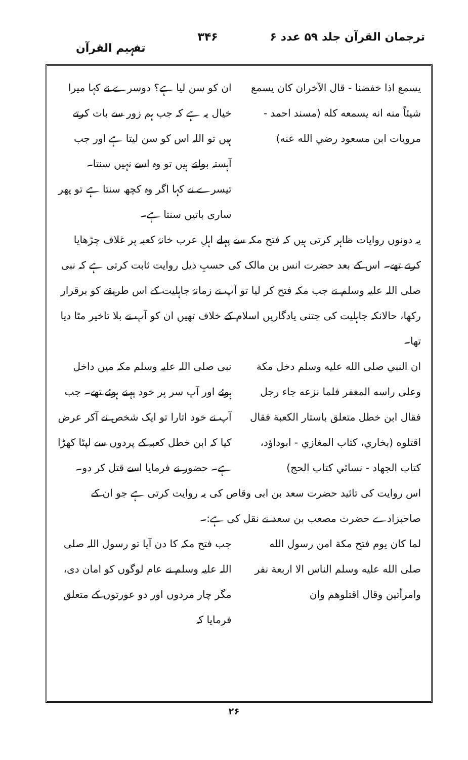ترجمان القرآن جلد ۵۹ عدد ۶ ۳۴۶ تفہیم القرآن
يسمع اذا خفضنا - قال الآخران كان يسمع شيئاً منه انه يسمعه كله (مسند احمد - مرويات ابن مسعود رضي الله عنه)
ان کو سن لیا ہے؟ دوسرے نے کہا میرا خیال یہ ہے کہ جب ہم زور سے بات کرتے ہیں تو اللہ اس کو سن لیتا ہے اور جب آہستہ بولتے ہیں تو وہ اسے نہیں سنتا۔ تیسرے نے کہا اگر وہ کچھ سنتا ہے تو پھر ساری باتیں سنتا ہے۔
یہ دونوں روایات ظاہر کرتی ہیں کہ فتح مکہ سے پہلے اہلِ عرب خانۂ کعبہ پر غلاف چڑھایا کرتے تھے۔ اس کے بعد حضرت انس بن مالک کی حسبِ ذیل روایت ثابت کرتی ہے کہ نبی صلی اللہ علیہ وسلم نے جب مکہ فتح کر لیا تو آپ نے زمانۂ جاہلیت کے اس طریقے کو برقرار رکھا، حالانکہ جاہلیت کی جتنی یادگاریں اسلام کے خلاف تھیں ان کو آپ نے بلا تاخیر مٹا دیا تھا۔
ان النبي صلى الله عليه وسلم دخل مكة وعلى راسه المغفر فلما نزعه جاء رجل فقال ابن خطل متعلق باستار الكعبة فقال اقتلوه (بخاري، كتاب المغازي - ابوداؤد، كتاب الجهاد - نسائي كتاب الحج)
نبی صلی اللہ علیہ وسلم مکہ میں داخل ہوئے اور آپ سر پر خود پہنے ہوئے تھے۔ جب آپ نے خود اتارا تو ایک شخص نے آکر عرض کیا کہ ابن خطل کعبہ کے پردوں سے لپٹا کھڑا ہے۔ حضور نے فرمایا اسے قتل کر دو۔
اس روایت کی تائید حضرت سعد بن ابی وقاص کی یہ روایت کرتی ہے جو ان کے صاحبزادے حضرت مصعب بن سعد نے نقل کی ہے:۔
لما كان يوم فتح مكة امن رسول الله صلى الله عليه وسلم الناس الا اربعة نفر وامرأتين وقال اقتلوهم وان
جب فتح مکہ کا دن آیا تو رسول اللہ صلی اللہ علیہ وسلم نے عام لوگوں کو امان دی، مگر چار مردوں اور دو عورتوں کے متعلق فرمایا کہ
۲۶